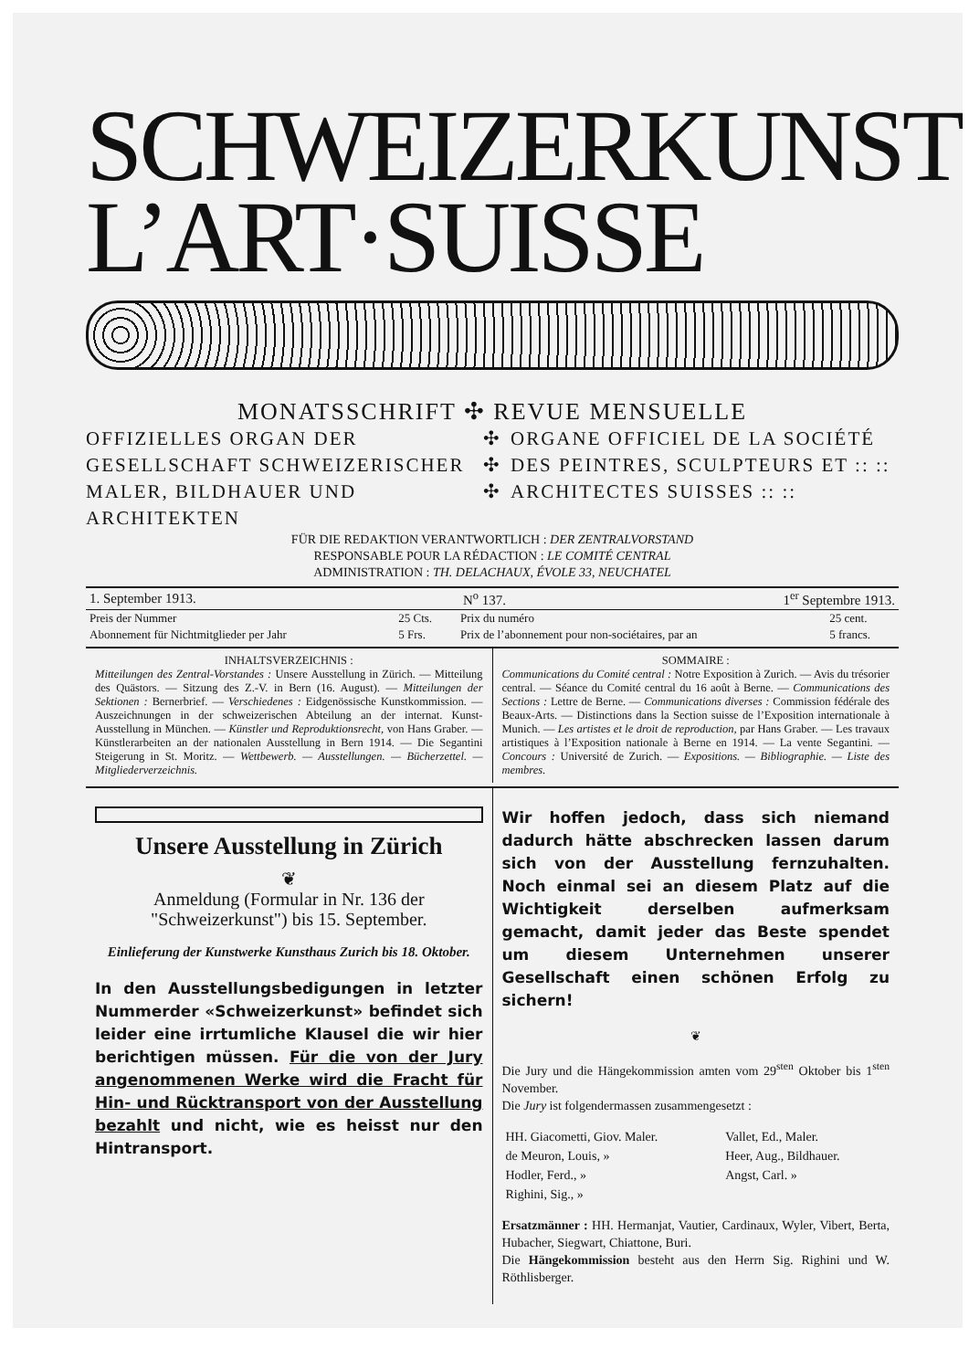SCHWEIZERKUNST
L’ART·SUISSE
MONATSSCHRIFT ✣ REVUE MENSUELLE
OFFIZIELLES ORGAN DER GESELLSCHAFT SCHWEIZERISCHER MALER, BILDHAUER UND ARCHITEKTEN
✣
✣
✣
ORGANE OFFICIEL DE LA SOCIÉTÉ DES PEINTRES, SCULPTEURS ET :: :: ARCHITECTES SUISSES :: ::
FÜR DIE REDAKTION VERANTWORTLICH : DER ZENTRALVORSTAND
RESPONSABLE POUR LA RÉDACTION : LE COMITÉ CENTRAL
ADMINISTRATION : TH. DELACHAUX, ÉVOLE 33, NEUCHATEL
| 1. September 1913. | N<sup>o</sup> 137. | 1<sup>er</sup> Septembre 1913. |
| Preis der Nummer | 25 Cts. | Prix du numéro | 25 cent. |
| Abonnement für Nichtmitglieder per Jahr | 5 Frs. | Prix de l’abonnement pour non-sociétaires, par an | 5 francs. |
INHALTSVERZEICHNIS :
Mitteilungen des Zentral-Vorstandes : Unsere Ausstellung in Zürich. — Mitteilung des Quästors. — Sitzung des Z.-V. in Bern (16. August). — Mitteilungen der Sektionen : Bernerbrief. — Verschiedenes : Eidgenössische Kunstkommission. — Auszeichnungen in der schweizerischen Abteilung an der internat. Kunst-Ausstellung in München. — Künstler und Reproduktionsrecht, von Hans Graber. — Künstlerarbeiten an der nationalen Ausstellung in Bern 1914. — Die Segantini Steigerung in St. Moritz. — Wettbewerb. — Ausstellungen. — Bücherzettel. — Mitgliederverzeichnis.
SOMMAIRE :
Communications du Comité central : Notre Exposition à Zurich. — Avis du trésorier central. — Séance du Comité central du 16 août à Berne. — Communications des Sections : Lettre de Berne. — Communications diverses : Commission fédérale des Beaux-Arts. — Distinctions dans la Section suisse de l’Exposition internationale à Munich. — Les artistes et le droit de reproduction, par Hans Graber. — Les travaux artistiques à l’Exposition nationale à Berne en 1914. — La vente Segantini. — Concours : Université de Zurich. — Expositions. — Bibliographie. — Liste des membres.
Unsere Ausstellung in Zürich
❦
Anmeldung (Formular in Nr. 136 der "Schweizerkunst") bis 15. September.
Einlieferung der Kunstwerke Kunsthaus Zurich bis 18. Oktober.
In den Ausstellungsbedigungen in letzter Nummerder «Schweizerkunst» befindet sich leider eine irrtumliche Klausel die wir hier berichtigen müssen. Für die von der Jury angenommenen Werke wird die Fracht für Hin- und Rücktransport von der Ausstellung bezahlt und nicht, wie es heisst nur den Hintransport.
Wir hoffen jedoch, dass sich niemand dadurch hätte abschrecken lassen darum sich von der Ausstellung fernzuhalten. Noch einmal sei an diesem Platz auf die Wichtigkeit derselben aufmerksam gemacht, damit jeder das Beste spendet um diesem Unternehmen unserer Gesellschaft einen schönen Erfolg zu sichern!
❦
Die Jury und die Hängekommission amten vom 29<sup>sten</sup> Oktober bis 1<sup>sten</sup> November.
Die Jury ist folgendermassen zusammengesetzt :
| HH. Giacometti, Giov. Maler. | Vallet, Ed., Maler. |
| de Meuron, Louis, » | Heer, Aug., Bildhauer. |
| Hodler, Ferd., » | Angst, Carl. » |
| Righini, Sig., » | |
Ersatzmänner : HH. Hermanjat, Vautier, Cardinaux, Wyler, Vibert, Berta, Hubacher, Siegwart, Chiattone, Buri.
Die Hängekommission besteht aus den Herrn Sig. Righini und W. Röthlisberger.